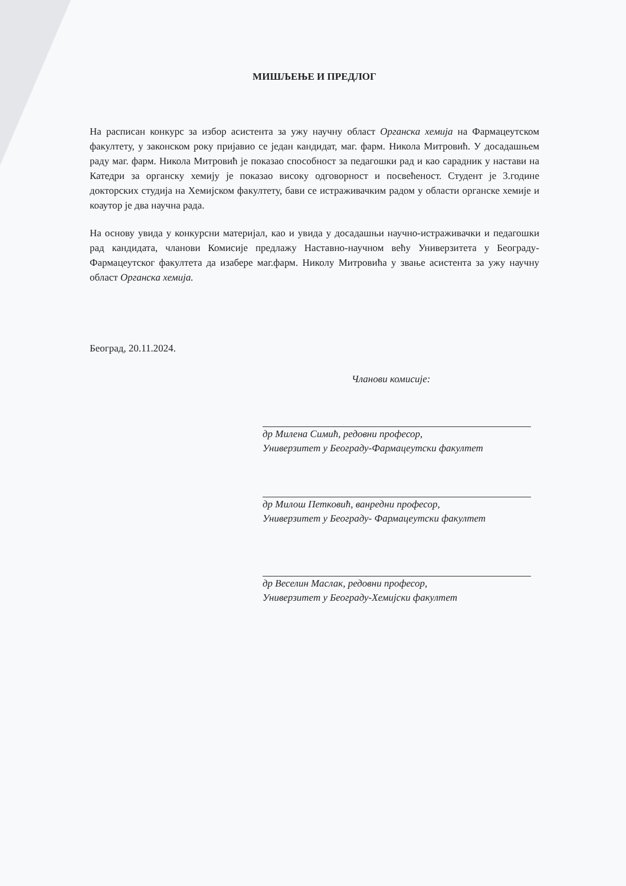МИШЉЕЊЕ И ПРЕДЛОГ
На расписан конкурс за избор асистента за ужу научну област Органска хемија на Фармацеутском факултету, у законском року пријавио се један кандидат, маг. фарм. Никола Митровић. У досадашњем раду маг. фарм. Никола Митровић је показао способност за педагошки рад и као сарадник у настави на Катедри за органску хемију је показао високу одговорност и посвећеност. Студент је 3.године докторских студија на Хемијском факултету, бави се истраживачким радом у области органске хемије и коаутор је два научна рада.
На основу увида у конкурсни материјал, као и увида у досадашњи научно-истраживачки и педагошки рад кандидата, чланови Комисије предлажу Наставно-научном већу Универзитета у Београду-Фармацеутског факултета да изабере маг.фарм. Николу Митровића у звање асистента за ужу научну област Органска хемија.
Београд, 20.11.2024.
Чланови комисије:
др Милена Симић, редовни професор,
Универзитет у Београду-Фармацеутски факултет
др Милош Петковић, ванредни професор,
Универзитет у Београду- Фармацеутски факултет
др Веселин Маслак, редовни професор,
Универзитет у Београду-Хемијски факултет